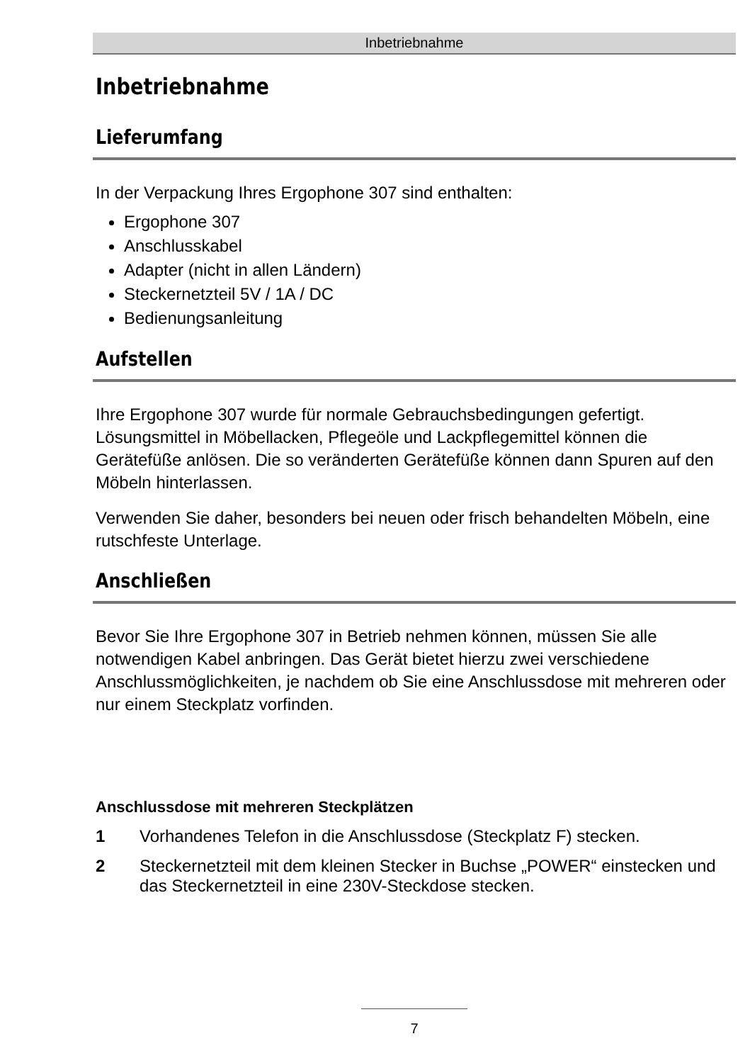Inbetriebnahme
Inbetriebnahme
Lieferumfang
In der Verpackung Ihres Ergophone 307 sind enthalten:
Ergophone 307
Anschlusskabel
Adapter (nicht in allen Ländern)
Steckernetzteil 5V / 1A / DC
Bedienungsanleitung
Aufstellen
Ihre Ergophone 307 wurde für normale Gebrauchsbedingungen gefertigt. Lösungsmittel in Möbellacken, Pflegeöle und Lackpflegemittel können die Gerätefüße anlösen. Die so veränderten Gerätefüße können dann Spuren auf den Möbeln hinterlassen.
Verwenden Sie daher, besonders bei neuen oder frisch behandelten Möbeln, eine rutschfeste Unterlage.
Anschließen
Bevor Sie Ihre Ergophone 307 in Betrieb nehmen können, müssen Sie alle notwendigen Kabel anbringen. Das Gerät bietet hierzu zwei verschiedene Anschlussmöglichkeiten, je nachdem ob Sie eine Anschlussdose mit mehreren oder nur einem Steckplatz vorfinden.
Anschlussdose mit mehreren Steckplätzen
1 Vorhandenes Telefon in die Anschlussdose (Steckplatz F) stecken.
2 Steckernetzteil mit dem kleinen Stecker in Buchse „POWER“ einstecken und das Steckernetzteil in eine 230V-Steckdose stecken.
7